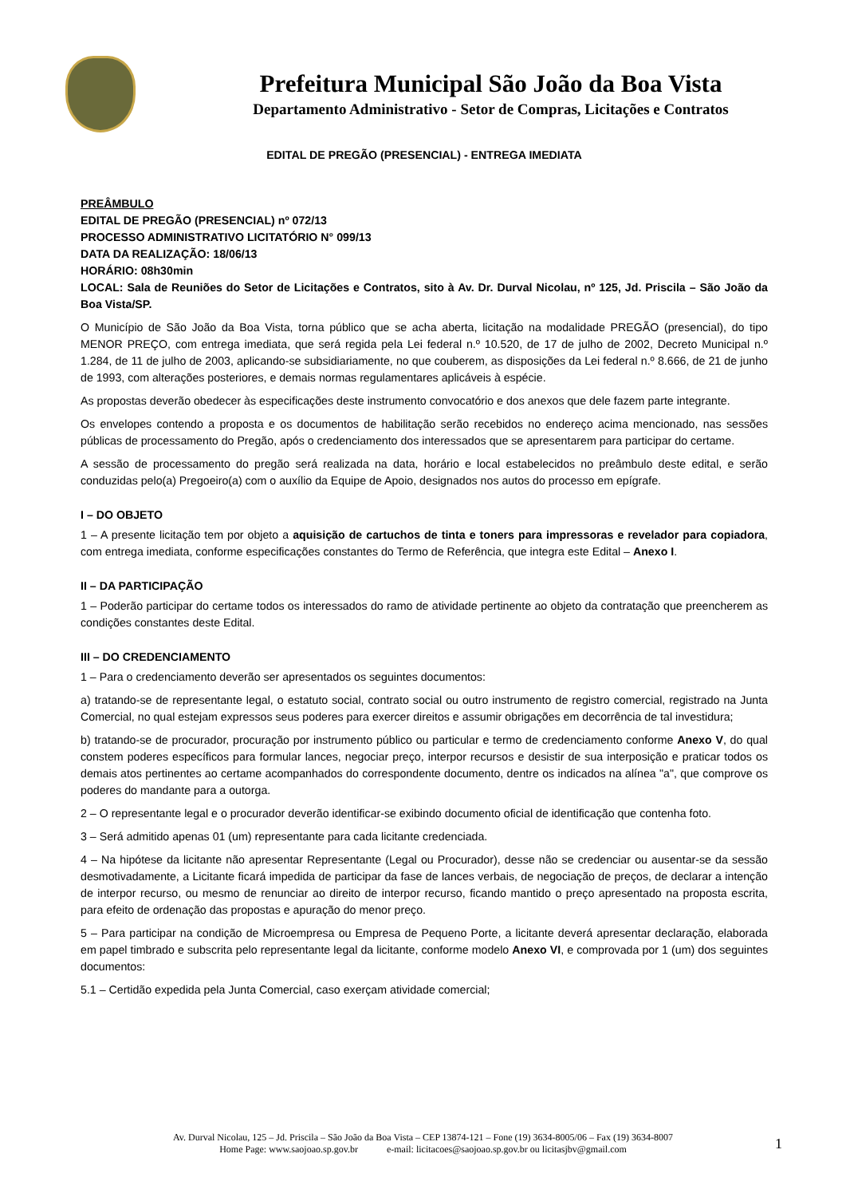Prefeitura Municipal São João da Boa Vista
Departamento Administrativo - Setor de Compras, Licitações e Contratos
EDITAL DE PREGÃO (PRESENCIAL) - ENTREGA IMEDIATA
PREÂMBULO
EDITAL DE PREGÃO (PRESENCIAL) nº 072/13
PROCESSO ADMINISTRATIVO LICITATÓRIO N° 099/13
DATA DA REALIZAÇÃO: 18/06/13
HORÁRIO: 08h30min
LOCAL: Sala de Reuniões do Setor de Licitações e Contratos, sito à Av. Dr. Durval Nicolau, nº 125, Jd. Priscila – São João da Boa Vista/SP.
O Município de São João da Boa Vista, torna público que se acha aberta, licitação na modalidade PREGÃO (presencial), do tipo MENOR PREÇO, com entrega imediata, que será regida pela Lei federal n.º 10.520, de 17 de julho de 2002, Decreto Municipal n.º 1.284, de 11 de julho de 2003, aplicando-se subsidiariamente, no que couberem, as disposições da Lei federal n.º 8.666, de 21 de junho de 1993, com alterações posteriores, e demais normas regulamentares aplicáveis à espécie.
As propostas deverão obedecer às especificações deste instrumento convocatório e dos anexos que dele fazem parte integrante.
Os envelopes contendo a proposta e os documentos de habilitação serão recebidos no endereço acima mencionado, nas sessões públicas de processamento do Pregão, após o credenciamento dos interessados que se apresentarem para participar do certame.
A sessão de processamento do pregão será realizada na data, horário e local estabelecidos no preâmbulo deste edital, e serão conduzidas pelo(a) Pregoeiro(a) com o auxílio da Equipe de Apoio, designados nos autos do processo em epígrafe.
I – DO OBJETO
1 – A presente licitação tem por objeto a aquisição de cartuchos de tinta e toners para impressoras e revelador para copiadora, com entrega imediata, conforme especificações constantes do Termo de Referência, que integra este Edital – Anexo I.
II – DA PARTICIPAÇÃO
1 – Poderão participar do certame todos os interessados do ramo de atividade pertinente ao objeto da contratação que preencherem as condições constantes deste Edital.
III – DO CREDENCIAMENTO
1 – Para o credenciamento deverão ser apresentados os seguintes documentos:
a) tratando-se de representante legal, o estatuto social, contrato social ou outro instrumento de registro comercial, registrado na Junta Comercial, no qual estejam expressos seus poderes para exercer direitos e assumir obrigações em decorrência de tal investidura;
b) tratando-se de procurador, procuração por instrumento público ou particular e termo de credenciamento conforme Anexo V, do qual constem poderes específicos para formular lances, negociar preço, interpor recursos e desistir de sua interposição e praticar todos os demais atos pertinentes ao certame acompanhados do correspondente documento, dentre os indicados na alínea "a", que comprove os poderes do mandante para a outorga.
2 – O representante legal e o procurador deverão identificar-se exibindo documento oficial de identificação que contenha foto.
3 – Será admitido apenas 01 (um) representante para cada licitante credenciada.
4 – Na hipótese da licitante não apresentar Representante (Legal ou Procurador), desse não se credenciar ou ausentar-se da sessão desmotivadamente, a Licitante ficará impedida de participar da fase de lances verbais, de negociação de preços, de declarar a intenção de interpor recurso, ou mesmo de renunciar ao direito de interpor recurso, ficando mantido o preço apresentado na proposta escrita, para efeito de ordenação das propostas e apuração do menor preço.
5 – Para participar na condição de Microempresa ou Empresa de Pequeno Porte, a licitante deverá apresentar declaração, elaborada em papel timbrado e subscrita pelo representante legal da licitante, conforme modelo Anexo VI, e comprovada por 1 (um) dos seguintes documentos:
5.1 – Certidão expedida pela Junta Comercial, caso exerçam atividade comercial;
Av. Durval Nicolau, 125 – Jd. Priscila – São João da Boa Vista – CEP 13874-121 – Fone (19) 3634-8005/06 – Fax (19) 3634-8007
Home Page: www.saojoao.sp.gov.br e-mail: licitacoes@saojoao.sp.gov.br ou licitasjbv@gmail.com
1